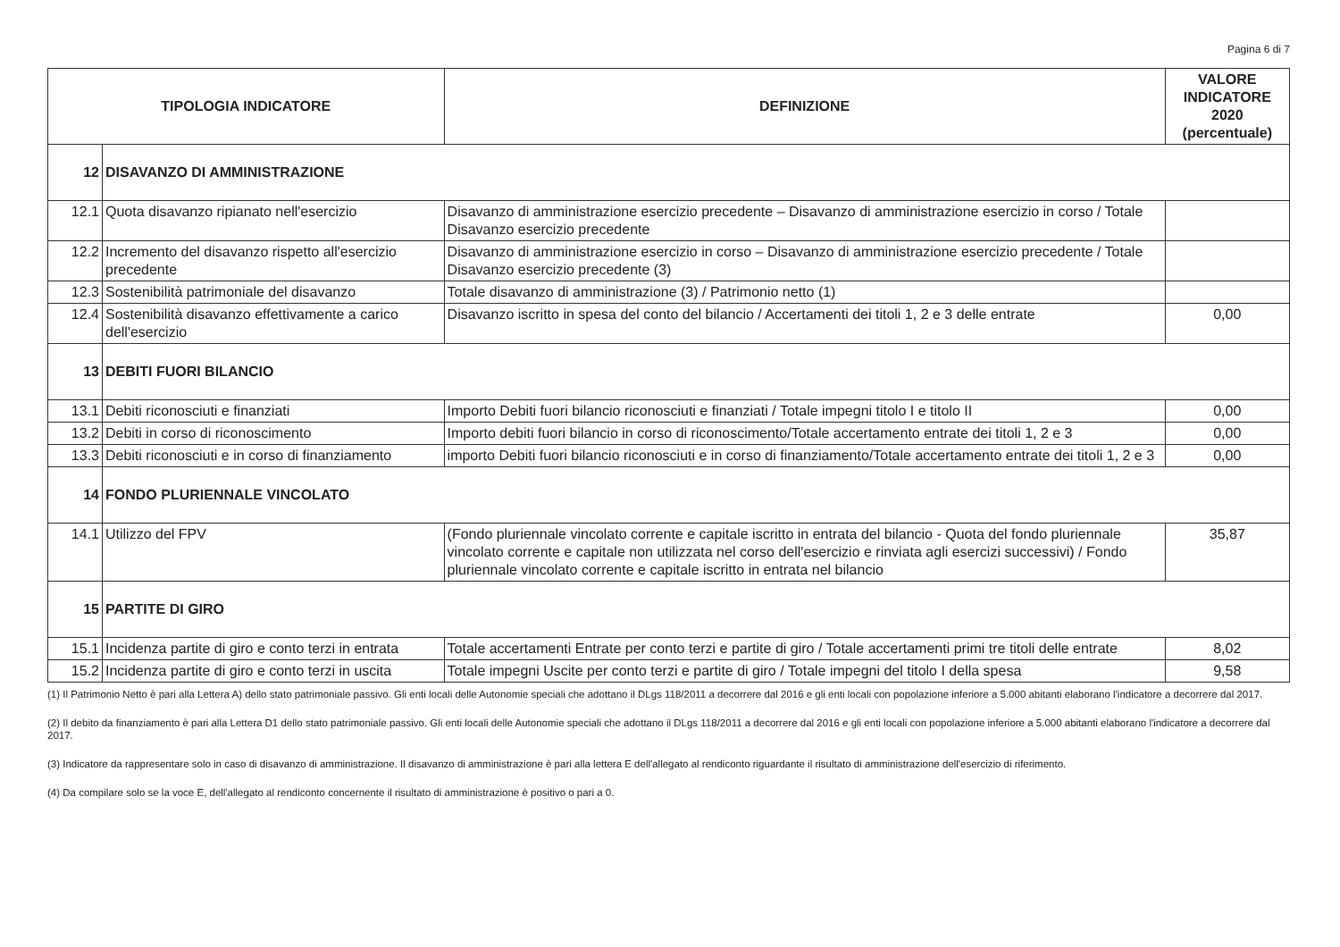Pagina 6 di 7
| TIPOLOGIA INDICATORE | | DEFINIZIONE | VALORE INDICATORE 2020 (percentuale) |
| --- | --- | --- | --- |
| 12 | DISAVANZO DI AMMINISTRAZIONE | | |
| 12.1 | Quota disavanzo ripianato nell'esercizio | Disavanzo di amministrazione esercizio precedente – Disavanzo di amministrazione esercizio in corso / Totale Disavanzo esercizio precedente | |
| 12.2 | Incremento del disavanzo rispetto all'esercizio precedente | Disavanzo di amministrazione esercizio in corso – Disavanzo di amministrazione esercizio precedente / Totale Disavanzo esercizio precedente (3) | |
| 12.3 | Sostenibilità patrimoniale del disavanzo | Totale disavanzo di amministrazione (3) / Patrimonio netto (1) | |
| 12.4 | Sostenibilità disavanzo effettivamente a carico dell'esercizio | Disavanzo iscritto in spesa del conto del bilancio / Accertamenti dei titoli 1, 2 e 3 delle entrate | 0,00 |
| 13 | DEBITI FUORI BILANCIO | | |
| 13.1 | Debiti riconosciuti e finanziati | Importo Debiti fuori bilancio riconosciuti e finanziati / Totale impegni titolo I e titolo II | 0,00 |
| 13.2 | Debiti in corso di riconoscimento | Importo debiti fuori bilancio in corso di riconoscimento/Totale accertamento entrate dei titoli 1, 2 e 3 | 0,00 |
| 13.3 | Debiti riconosciuti e in corso di finanziamento | importo Debiti fuori bilancio riconosciuti e in corso di finanziamento/Totale accertamento entrate dei titoli 1, 2 e 3 | 0,00 |
| 14 | FONDO PLURIENNALE VINCOLATO | | |
| 14.1 | Utilizzo del FPV | (Fondo pluriennale vincolato corrente e capitale iscritto in entrata del bilancio - Quota del fondo pluriennale vincolato corrente e capitale non utilizzata nel corso dell'esercizio e rinviata agli esercizi successivi) / Fondo pluriennale vincolato corrente e capitale iscritto in entrata nel bilancio | 35,87 |
| 15 | PARTITE DI GIRO | | |
| 15.1 | Incidenza partite di giro e conto terzi in entrata | Totale accertamenti Entrate per conto terzi e partite di giro / Totale accertamenti primi tre titoli delle entrate | 8,02 |
| 15.2 | Incidenza partite di giro e conto terzi in uscita | Totale impegni Uscite per conto terzi e partite di giro / Totale impegni del titolo I della spesa | 9,58 |
(1) Il Patrimonio Netto è pari alla Lettera A) dello stato patrimoniale passivo. Gli enti locali delle Autonomie speciali che adottano il DLgs 118/2011 a decorrere dal 2016 e gli enti locali con popolazione inferiore a 5.000 abitanti elaborano l'indicatore a decorrere dal 2017.
(2) Il debito da finanziamento è pari alla Lettera D1 dello stato patrimoniale passivo. Gli enti locali delle Autonomie speciali che adottano il DLgs 118/2011 a decorrere dal 2016 e gli enti locali con popolazione inferiore a 5.000 abitanti elaborano l'indicatore a decorrere dal 2017.
(3) Indicatore da rappresentare solo in caso di disavanzo di amministrazione. Il disavanzo di amministrazione è pari alla lettera E dell'allegato al rendiconto riguardante il risultato di amministrazione dell'esercizio di riferimento.
(4) Da compilare solo se la voce E, dell'allegato al rendiconto concernente il risultato di amministrazione è positivo o pari a 0.